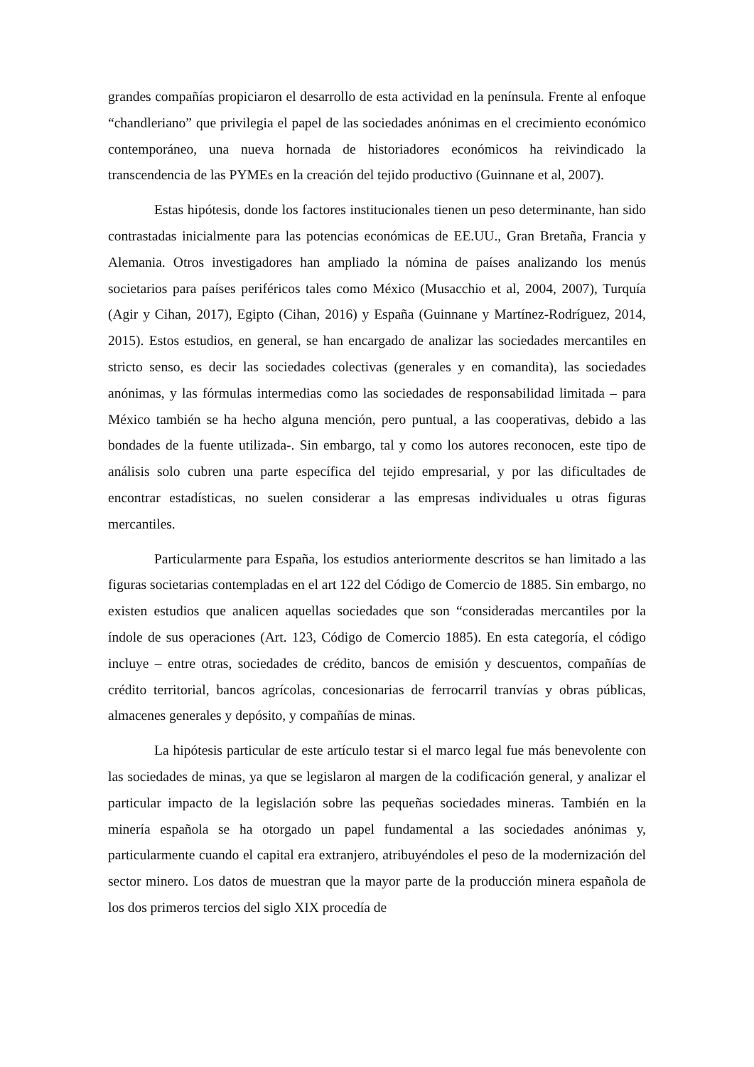grandes compañías propiciaron el desarrollo de esta actividad en la península. Frente al enfoque “chandleriano” que privilegia el papel de las sociedades anónimas en el crecimiento económico contemporáneo, una nueva hornada de historiadores económicos ha reivindicado la transcendencia de las PYMEs en la creación del tejido productivo (Guinnane et al, 2007).
Estas hipótesis, donde los factores institucionales tienen un peso determinante, han sido contrastadas inicialmente para las potencias económicas de EE.UU., Gran Bretaña, Francia y Alemania. Otros investigadores han ampliado la nómina de países analizando los menús societarios para países periféricos tales como México (Musacchio et al, 2004, 2007), Turquía (Agir y Cihan, 2017), Egipto (Cihan, 2016) y España (Guinnane y Martínez-Rodríguez, 2014, 2015). Estos estudios, en general, se han encargado de analizar las sociedades mercantiles en stricto senso, es decir las sociedades colectivas (generales y en comandita), las sociedades anónimas, y las fórmulas intermedias como las sociedades de responsabilidad limitada – para México también se ha hecho alguna mención, pero puntual, a las cooperativas, debido a las bondades de la fuente utilizada-. Sin embargo, tal y como los autores reconocen, este tipo de análisis solo cubren una parte específica del tejido empresarial, y por las dificultades de encontrar estadísticas, no suelen considerar a las empresas individuales u otras figuras mercantiles.
Particularmente para España, los estudios anteriormente descritos se han limitado a las figuras societarias contempladas en el art 122 del Código de Comercio de 1885. Sin embargo, no existen estudios que analicen aquellas sociedades que son “consideradas mercantiles por la índole de sus operaciones (Art. 123, Código de Comercio 1885). En esta categoría, el código incluye – entre otras, sociedades de crédito, bancos de emisión y descuentos, compañías de crédito territorial, bancos agrícolas, concesionarias de ferrocarril tranvías y obras públicas, almacenes generales y depósito, y compañías de minas.
La hipótesis particular de este artículo testar si el marco legal fue más benevolente con las sociedades de minas, ya que se legislaron al margen de la codificación general, y analizar el particular impacto de la legislación sobre las pequeñas sociedades mineras. También en la minería española se ha otorgado un papel fundamental a las sociedades anónimas y, particularmente cuando el capital era extranjero, atribuyéndoles el peso de la modernización del sector minero. Los datos de muestran que la mayor parte de la producción minera española de los dos primeros tercios del siglo XIX procedía de